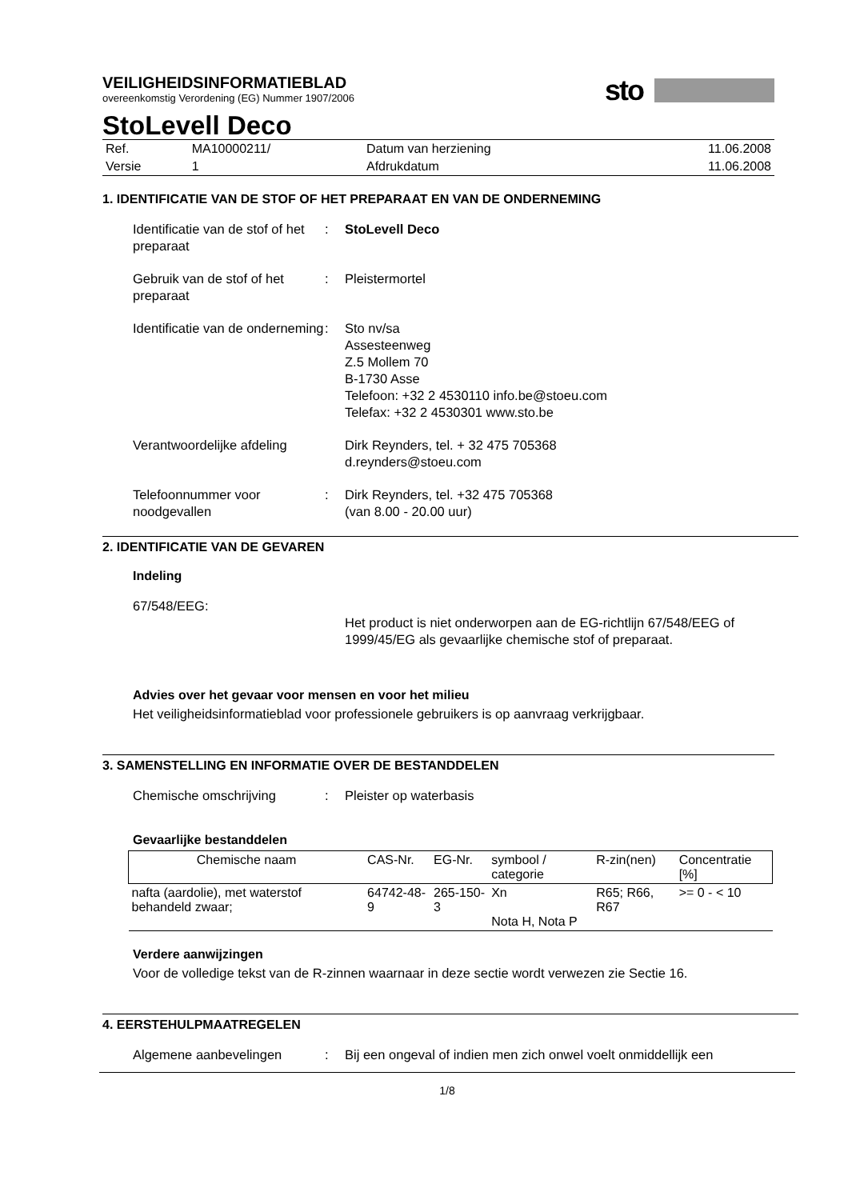sto
VEILIGHEIDSINFORMATIEBLAD
overeenkomstig Verordening (EG) Nummer 1907/2006
StoLevell Deco
| Ref. | MA10000211/ | Datum van herziening | 11.06.2008 |
| Versie | 1 | Afdrukdatum | 11.06.2008 |
1. IDENTIFICATIE VAN DE STOF OF HET PREPARAAT EN VAN DE ONDERNEMING
Identificatie van de stof of het preparaat
: StoLevell Deco
Gebruik van de stof of het preparaat
: Pleistermortel
Identificatie van de onderneming
: Sto nv/sa
Assesteenweg
Z.5 Mollem 70
B-1730 Asse
Telefoon: +32 2 4530110 info.be@stoeu.com
Telefax: +32 2 4530301 www.sto.be
Verantwoordelijke afdeling
Dirk Reynders, tel. + 32 475 705368
d.reynders@stoeu.com
Telefoonnummer voor noodgevallen
: Dirk Reynders, tel. +32 475 705368
(van 8.00 - 20.00 uur)
2. IDENTIFICATIE VAN DE GEVAREN
Indeling
67/548/EEG:
Het product is niet onderworpen aan de EG-richtlijn 67/548/EEG of 1999/45/EG als gevaarlijke chemische stof of preparaat.
Advies over het gevaar voor mensen en voor het milieu
Het veiligheidsinformatieblad voor professionele gebruikers is op aanvraag verkrijgbaar.
3. SAMENSTELLING EN INFORMATIE OVER DE BESTANDDELEN
Chemische omschrijving : Pleister op waterbasis
Gevaarlijke bestanddelen
| Chemische naam | CAS-Nr. | EG-Nr. | symbool / categorie | R-zin(nen) | Concentratie [%] |
| --- | --- | --- | --- | --- | --- |
| nafta (aardolie), met waterstof behandeld zwaar; | 64742-48-9 | 265-150-3 | Xn Nota H, Nota P | R65; R66, R67 | >= 0 - < 10 |
Verdere aanwijzingen
Voor de volledige tekst van de R-zinnen waarnaar in deze sectie wordt verwezen zie Sectie 16.
4. EERSTEHULPMAATREGELEN
Algemene aanbevelingen : Bij een ongeval of indien men zich onwel voelt onmiddellijk een
1/8